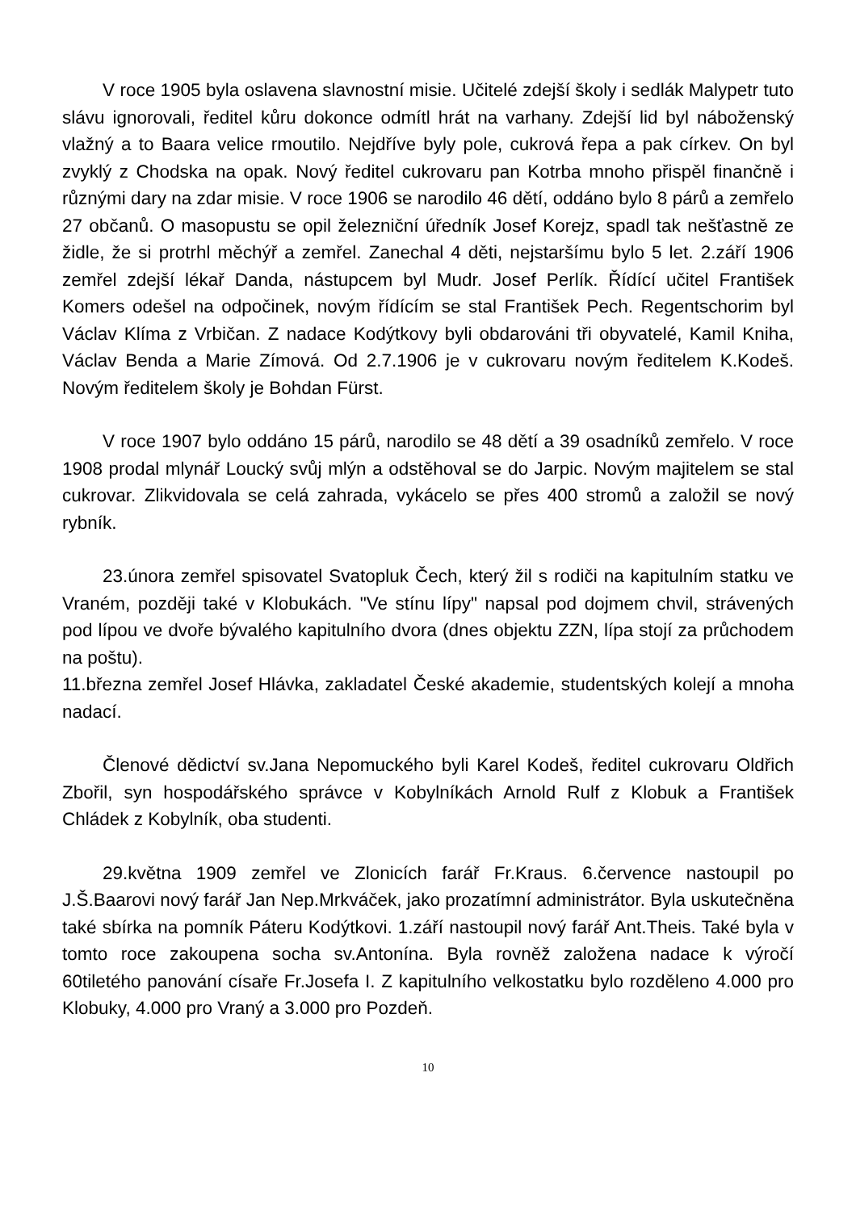V roce 1905 byla oslavena slavnostní misie. Učitelé zdejší školy i sedlák Malypetr tuto slávu ignorovali, ředitel kůru dokonce odmítl hrát na varhany. Zdejší lid byl náboženský vlažný a to Baara velice rmoutilo. Nejdříve byly pole, cukrová řepa a pak církev. On byl zvyklý z Chodska na opak. Nový ředitel cukrovaru pan Kotrba mnoho přispěl finančně i různými dary na zdar misie. V roce 1906 se narodilo 46 dětí, oddáno bylo 8 párů a zemřelo 27 občanů. O masopustu se opil železniční úředník Josef Korejz, spadl tak nešťastně ze židle, že si protrhl měchýř a zemřel. Zanechal 4 děti, nejstaršímu bylo 5 let. 2.září 1906 zemřel zdejší lékař Danda, nástupcem byl Mudr. Josef Perlík. Řídící učitel František Komers odešel na odpočinek, novým řídícím se stal František Pech. Regentschorim byl Václav Klíma z Vrbičan. Z nadace Kodýtkovy byli obdarováni tři obyvatelé, Kamil Kniha, Václav Benda a Marie Zímová. Od 2.7.1906 je v cukrovaru novým ředitelem K.Kodeš. Novým ředitelem školy je Bohdan Fürst.
V roce 1907 bylo oddáno 15 párů, narodilo se 48 dětí a 39 osadníků zemřelo. V roce 1908 prodal mlynář Loucký svůj mlýn a odstěhoval se do Jarpic. Novým majitelem se stal cukrovar. Zlikvidovala se celá zahrada, vykácelo se přes 400 stromů a založil se nový rybník.
23.února zemřel spisovatel Svatopluk Čech, který žil s rodiči na kapitulním statku ve Vraném, později také v Klobukách. "Ve stínu lípy" napsal pod dojmem chvil, strávených pod lípou ve dvoře bývalého kapitulního dvora (dnes objektu ZZN, lípa stojí za průchodem na poštu).
11.března zemřel Josef Hlávka, zakladatel České akademie, studentských kolejí a mnoha nadací.
Členové dědictví sv.Jana Nepomuckého byli Karel Kodeš, ředitel cukrovaru Oldřich Zbořil, syn hospodářského správce v Kobylníkách Arnold Rulf z Klobuk a František Chládek z Kobylník, oba studenti.
29.května 1909 zemřel ve Zlonicích farář Fr.Kraus. 6.července nastoupil po J.Š.Baarovi nový farář Jan Nep.Mrkváček, jako prozatímní administrátor. Byla uskutečněna také sbírka na pomník Páteru Kodýtkovi. 1.září nastoupil nový farář Ant.Theis. Také byla v tomto roce zakoupena socha sv.Antonína. Byla rovněž založena nadace k výročí 60tiletého panování císaře Fr.Josefa I. Z kapitulního velkostatku bylo rozděleno 4.000 pro Klobuky, 4.000 pro Vraný a 3.000 pro Pozdeň.
10